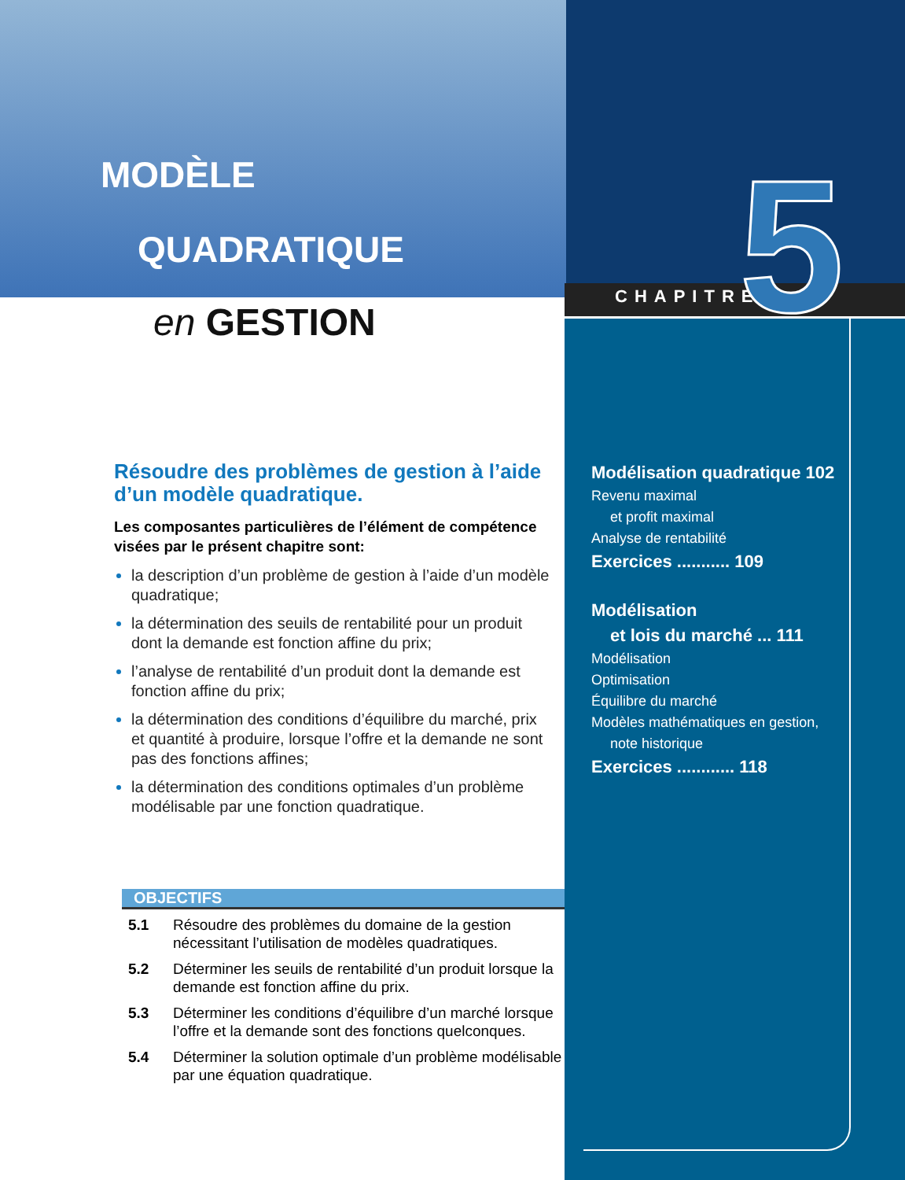MODÈLE
QUADRATIQUE
en GESTION
CHAPITRE 5
Résoudre des problèmes de gestion à l’aide d’un modèle quadratique.
Les composantes particulières de l’élément de compétence visées par le présent chapitre sont:
la description d’un problème de gestion à l’aide d’un modèle quadratique;
la détermination des seuils de rentabilité pour un produit dont la demande est fonction affine du prix;
l’analyse de rentabilité d’un produit dont la demande est fonction affine du prix;
la détermination des conditions d’équilibre du marché, prix et quantité à produire, lorsque l’offre et la demande ne sont pas des fonctions affines;
la détermination des conditions optimales d’un problème modélisable par une fonction quadratique.
OBJECTIFS
5.1 Résoudre des problèmes du domaine de la gestion nécessitant l’utilisation de modèles quadratiques.
5.2 Déterminer les seuils de rentabilité d’un produit lorsque la demande est fonction affine du prix.
5.3 Déterminer les conditions d’équilibre d’un marché lorsque l’offre et la demande sont des fonctions quelconques.
5.4 Déterminer la solution optimale d’un problème modélisable par une équation quadratique.
Modélisation quadratique 102
Revenu maximal
et profit maximal
Analyse de rentabilité
Exercices ........... 109
Modélisation
et lois du marché ... 111
Modélisation
Optimisation
Équilibre du marché
Modèles mathématiques en gestion,
note historique
Exercices ............ 118